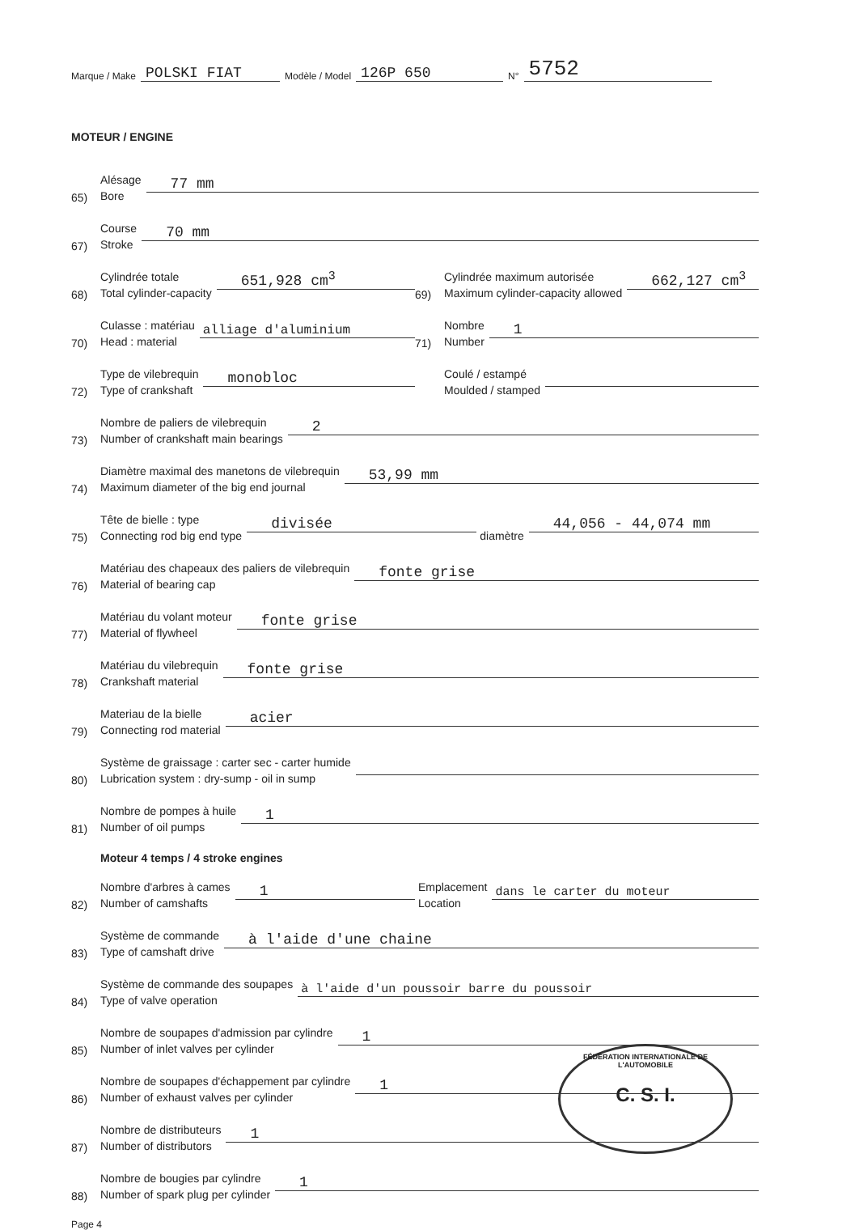Marque / Make POLSKI FIAT Modèle / Model 126P 650 N° 5752
MOTEUR / ENGINE
65) Alésage
Bore 77 mm
67) Course
Stroke 70 mm
68) Cylindrée totale
Total cylinder-capacity 651,928 cm<sup>3</sup>
69) Cylindrée maximum autorisée
Maximum cylinder-capacity allowed 662,127 cm<sup>3</sup>
70) Culasse : matériau
Head : material alliage d'aluminium
71) Nombre
Number 1
72) Type de vilebrequin
Type of crankshaft monobloc
Coulé / estampé
Moulded / stamped
73) Nombre de paliers de vilebrequin
Number of crankshaft main bearings 2
74) Diamètre maximal des manetons de vilebrequin
Maximum diameter of the big end journal 53,99 mm
75) Tête de bielle : type
Connecting rod big end type divisée diamètre 44,056 - 44,074 mm
76) Matériau des chapeaux des paliers de vilebrequin
Material of bearing cap fonte grise
77) Matériau du volant moteur
Material of flywheel fonte grise
78) Matériau du vilebrequin
Crankshaft material fonte grise
79) Materiau de la bielle
Connecting rod material acier
80) Système de graissage : carter sec - carter humide
Lubrication system : dry-sump - oil in sump
81) Nombre de pompes à huile
Number of oil pumps 1
Moteur 4 temps / 4 stroke engines
82) Nombre d'arbres à cames
Number of camshafts 1
Emplacement
Location dans le carter du moteur
83) Système de commande
Type of camshaft drive à l'aide d'une chaine
84) Système de commande des soupapes
Type of valve operation à l'aide d'un poussoir barre du poussoir
85) Nombre de soupapes d'admission par cylindre
Number of inlet valves per cylinder 1
86) Nombre de soupapes d'échappement par cylindre
Number of exhaust valves per cylinder 1
87) Nombre de distributeurs
Number of distributors 1
88) Nombre de bougies par cylindre
Number of spark plug per cylinder 1
Page 4
FÉDÉRATION INTERNATIONALE DE L'AUTOMOBILE
C. S. I.